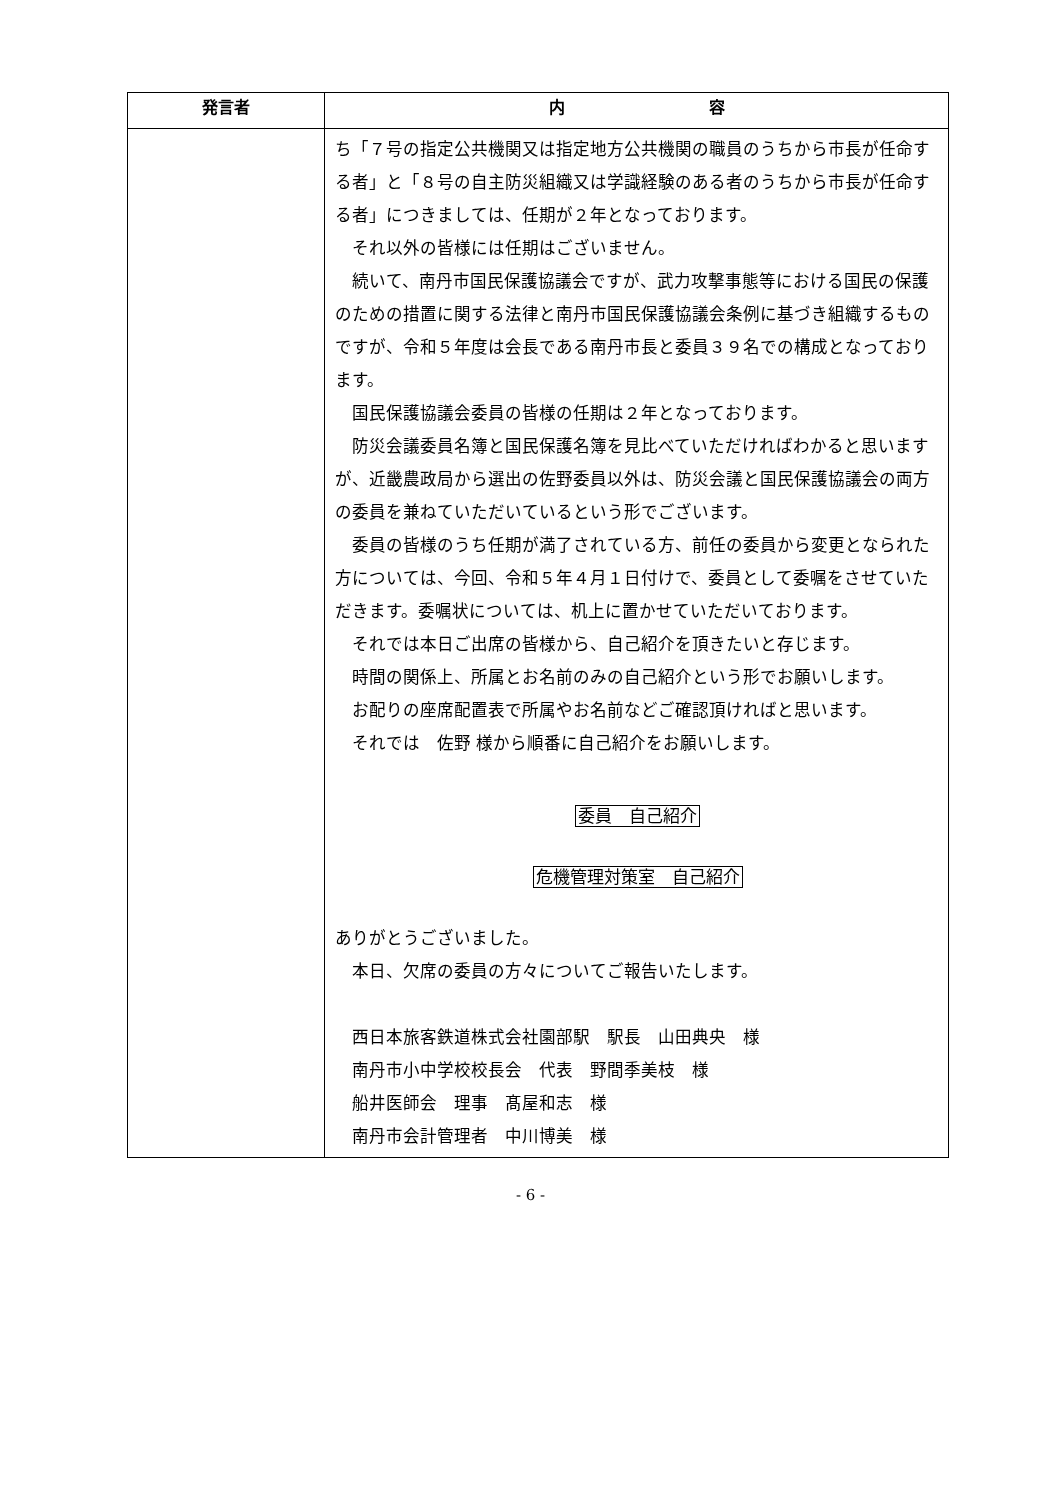| 発言者 | 内 容 |
| --- | --- |
| | ち「７号の指定公共機関又は指定地方公共機関の職員のうちから市長が任命する者」と「８号の自主防災組織又は学識経験のある者のうちから市長が任命する者」につきましては、任期が２年となっております。 それ以外の皆様には任期はございません。 続いて、南丹市国民保護協議会ですが、武力攻撃事態等における国民の保護のための措置に関する法律と南丹市国民保護協議会条例に基づき組織するものですが、令和５年度は会長である南丹市長と委員３９名での構成となっております。 国民保護協議会委員の皆様の任期は２年となっております。 防災会議委員名簿と国民保護名簿を見比べていただければわかると思いますが、近畿農政局から選出の佐野委員以外は、防災会議と国民保護協議会の両方の委員を兼ねていただいているという形でございます。 委員の皆様のうち任期が満了されている方、前任の委員から変更となられた方については、今回、令和５年４月１日付けで、委員として委嘱をさせていただきます。委嘱状については、机上に置かせていただいております。 それでは本日ご出席の皆様から、自己紹介を頂きたいと存じます。 時間の関係上、所属とお名前のみの自己紹介という形でお願いします。 お配りの座席配置表で所属やお名前などご確認頂ければと思います。 それでは 佐野 様から順番に自己紹介をお願いします。 委員 自己紹介 危機管理対策室 自己紹介 ありがとうございました。 本日、欠席の委員の方々についてご報告いたします。 西日本旅客鉄道株式会社園部駅 駅長 山田典央 様 南丹市小中学校校長会 代表 野間季美枝 様 船井医師会 理事 髙屋和志 様 南丹市会計管理者 中川博美 様 |
- 6 -